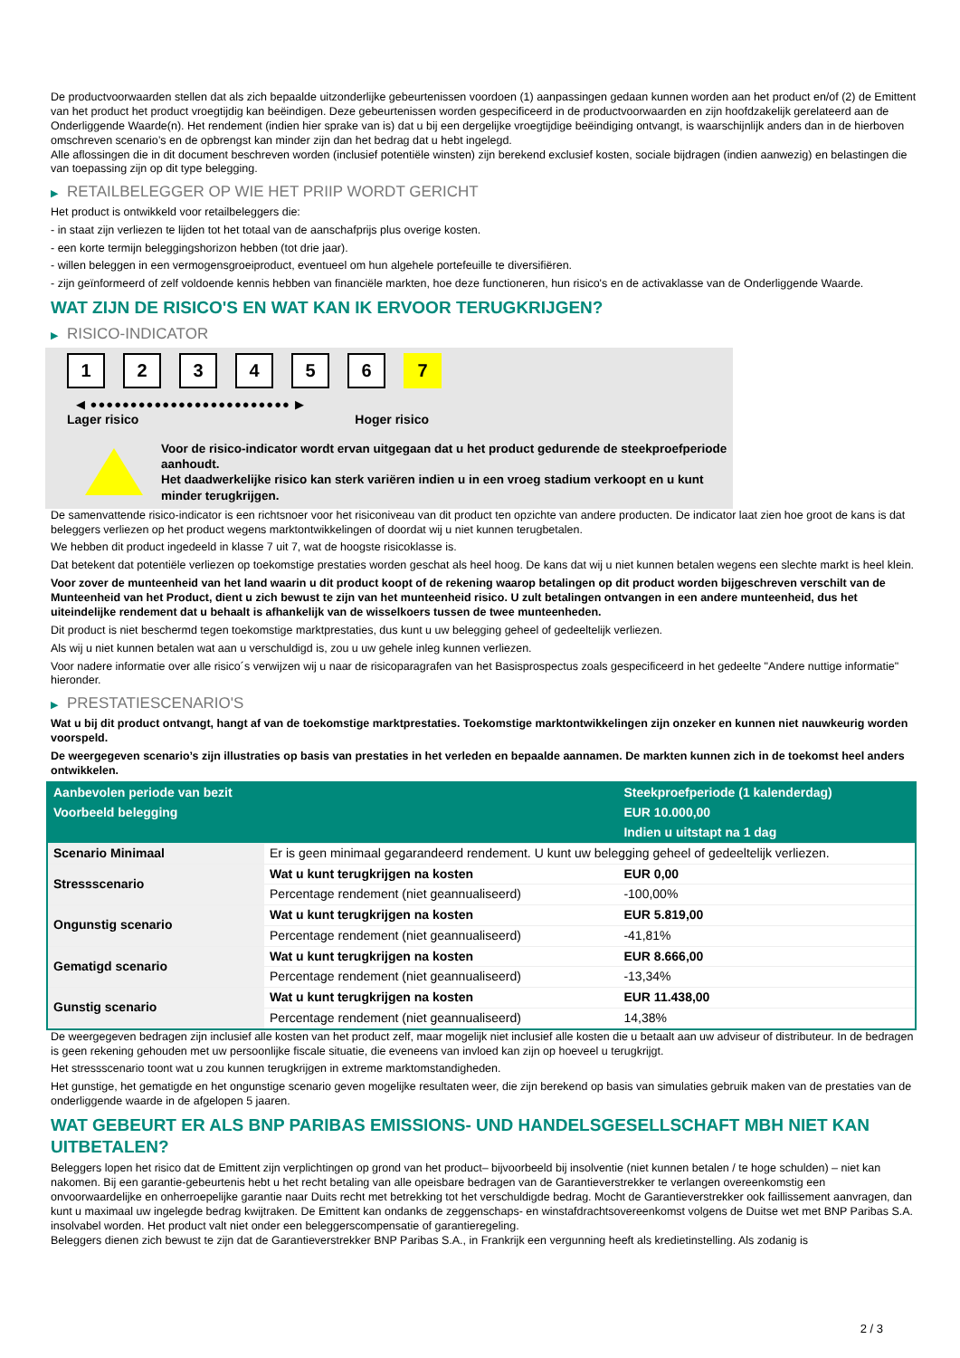De productvoorwaarden stellen dat als zich bepaalde uitzonderlijke gebeurtenissen voordoen (1) aanpassingen gedaan kunnen worden aan het product en/of (2) de Emittent van het product het product vroegtijdig kan beëindigen. Deze gebeurtenissen worden gespecificeerd in de productvoorwaarden en zijn hoofdzakelijk gerelateerd aan de Onderliggende Waarde(n). Het rendement (indien hier sprake van is) dat u bij een dergelijke vroegtijdige beëindiging ontvangt, is waarschijnlijk anders dan in de hierboven omschreven scenario’s en de opbrengst kan minder zijn dan het bedrag dat u hebt ingelegd.
Alle aflossingen die in dit document beschreven worden (inclusief potentiële winsten) zijn berekend exclusief kosten, sociale bijdragen (indien aanwezig) en belastingen die van toepassing zijn op dit type belegging.
▶ RETAILBELEGGER OP WIE HET PRIIP WORDT GERICHT
Het product is ontwikkeld voor retailbeleggers die:
- in staat zijn verliezen te lijden tot het totaal van de aanschafprijs plus overige kosten.
- een korte termijn beleggingshorizon hebben (tot drie jaar).
- willen beleggen in een vermogensgroeiproduct, eventueel om hun algehele portefeuille te diversifiëren.
- zijn geïnformeerd of zelf voldoende kennis hebben van financiële markten, hoe deze functioneren, hun risico's en de activaklasse van de Onderliggende Waarde.
WAT ZIJN DE RISICO'S EN WAT KAN IK ERVOOR TERUGKRIJGEN?
▶ RISICO-INDICATOR
1 2 3 4 5 6 7
◀ ●●●●●●●●●●●●●●●●●●●●●●●●● ▶
Lager risico Hoger risico
Voor de risico-indicator wordt ervan uitgegaan dat u het product gedurende de steekproefperiode aanhoudt.
Het daadwerkelijke risico kan sterk variëren indien u in een vroeg stadium verkoopt en u kunt minder terugkrijgen.
De samenvattende risico-indicator is een richtsnoer voor het risiconiveau van dit product ten opzichte van andere producten. De indicator laat zien hoe groot de kans is dat beleggers verliezen op het product wegens marktontwikkelingen of doordat wij u niet kunnen terugbetalen.
We hebben dit product ingedeeld in klasse 7 uit 7, wat de hoogste risicoklasse is.
Dat betekent dat potentiële verliezen op toekomstige prestaties worden geschat als heel hoog. De kans dat wij u niet kunnen betalen wegens een slechte markt is heel klein.
Voor zover de munteenheid van het land waarin u dit product koopt of de rekening waarop betalingen op dit product worden bijgeschreven verschilt van de Munteenheid van het Product, dient u zich bewust te zijn van het munteenheid risico. U zult betalingen ontvangen in een andere munteenheid, dus het uiteindelijke rendement dat u behaalt is afhankelijk van de wisselkoers tussen de twee munteenheden.
Dit product is niet beschermd tegen toekomstige marktprestaties, dus kunt u uw belegging geheel of gedeeltelijk verliezen.
Als wij u niet kunnen betalen wat aan u verschuldigd is, zou u uw gehele inleg kunnen verliezen.
Voor nadere informatie over alle risico´s verwijzen wij u naar de risicoparagrafen van het Basisprospectus zoals gespecificeerd in het gedeelte "Andere nuttige informatie" hieronder.
▶ PRESTATIESCENARIO'S
Wat u bij dit product ontvangt, hangt af van de toekomstige marktprestaties. Toekomstige marktontwikkelingen zijn onzeker en kunnen niet nauwkeurig worden voorspeld.
De weergegeven scenario’s zijn illustraties op basis van prestaties in het verleden en bepaalde aannamen. De markten kunnen zich in de toekomst heel anders ontwikkelen.
| Aanbevolen periode van bezit | | Steekproefperiode (1 kalenderdag) |
| --- | --- | --- |
| Voorbeeld belegging | | EUR 10.000,00 |
| | | Indien u uitstapt na 1 dag |
| Scenario Minimaal | Er is geen minimaal gegarandeerd rendement. U kunt uw belegging geheel of gedeeltelijk verliezen. | |
| Stressscenario | Wat u kunt terugkrijgen na kosten | EUR 0,00 |
| | Percentage rendement (niet geannualiseerd) | -100,00% |
| Ongunstig scenario | Wat u kunt terugkrijgen na kosten | EUR 5.819,00 |
| | Percentage rendement (niet geannualiseerd) | -41,81% |
| Gematigd scenario | Wat u kunt terugkrijgen na kosten | EUR 8.666,00 |
| | Percentage rendement (niet geannualiseerd) | -13,34% |
| Gunstig scenario | Wat u kunt terugkrijgen na kosten | EUR 11.438,00 |
| | Percentage rendement (niet geannualiseerd) | 14,38% |
De weergegeven bedragen zijn inclusief alle kosten van het product zelf, maar mogelijk niet inclusief alle kosten die u betaalt aan uw adviseur of distributeur. In de bedragen is geen rekening gehouden met uw persoonlijke fiscale situatie, die eveneens van invloed kan zijn op hoeveel u terugkrijgt.
Het stressscenario toont wat u zou kunnen terugkrijgen in extreme marktomstandigheden.
Het gunstige, het gematigde en het ongunstige scenario geven mogelijke resultaten weer, die zijn berekend op basis van simulaties gebruik maken van de prestaties van de onderliggende waarde in de afgelopen 5 jaaren.
WAT GEBEURT ER ALS BNP PARIBAS EMISSIONS- UND HANDELSGESELLSCHAFT MBH NIET KAN UITBETALEN?
Beleggers lopen het risico dat de Emittent zijn verplichtingen op grond van het product– bijvoorbeeld bij insolventie (niet kunnen betalen / te hoge schulden) – niet kan nakomen. Bij een garantie-gebeurtenis hebt u het recht betaling van alle opeisbare bedragen van de Garantieverstrekker te verlangen overeenkomstig een onvoorwaardelijke en onherroepelijke garantie naar Duits recht met betrekking tot het verschuldigde bedrag. Mocht de Garantieverstrekker ook faillissement aanvragen, dan kunt u maximaal uw ingelegde bedrag kwijtraken. De Emittent kan ondanks de zeggenschaps- en winstafdrachtsovereenkomst volgens de Duitse wet met BNP Paribas S.A. insolvabel worden. Het product valt niet onder een beleggerscompensatie of garantieregeling.
Beleggers dienen zich bewust te zijn dat de Garantieverstrekker BNP Paribas S.A., in Frankrijk een vergunning heeft als kredietinstelling. Als zodanig is
2 / 3